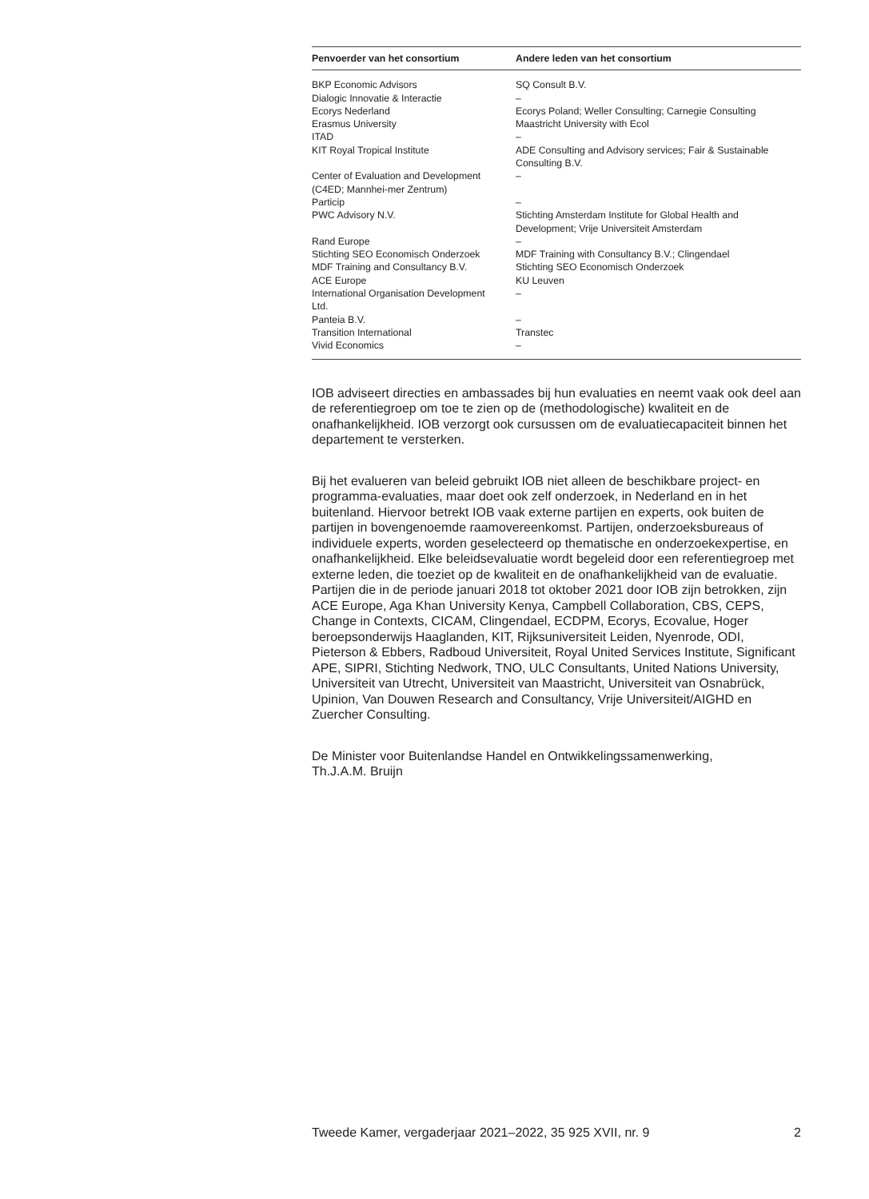| Penvoerder van het consortium | Andere leden van het consortium |
| --- | --- |
| BKP Economic Advisors | SQ Consult B.V. |
| Dialogic Innovatie & Interactie | – |
| Ecorys Nederland | Ecorys Poland; Weller Consulting; Carnegie Consulting |
| Erasmus University | Maastricht University with Ecol |
| ITAD | – |
| KIT Royal Tropical Institute | ADE Consulting and Advisory services; Fair & Sustainable Consulting B.V. |
| Center of Evaluation and Development (C4ED; Mannhei-mer Zentrum) | – |
| Particip | – |
| PWC Advisory N.V. | Stichting Amsterdam Institute for Global Health and Development; Vrije Universiteit Amsterdam |
| Rand Europe | – |
| Stichting SEO Economisch Onderzoek | MDF Training with Consultancy B.V.; Clingendael |
| MDF Training and Consultancy B.V. | Stichting SEO Economisch Onderzoek |
| ACE Europe | KU Leuven |
| International Organisation Development Ltd. | – |
| Panteia B.V. | – |
| Transition International | Transtec |
| Vivid Economics | – |
IOB adviseert directies en ambassades bij hun evaluaties en neemt vaak ook deel aan de referentiegroep om toe te zien op de (methodologische) kwaliteit en de onafhankelijkheid. IOB verzorgt ook cursussen om de evaluatiecapaciteit binnen het departement te versterken.
Bij het evalueren van beleid gebruikt IOB niet alleen de beschikbare project- en programma-evaluaties, maar doet ook zelf onderzoek, in Nederland en in het buitenland. Hiervoor betrekt IOB vaak externe partijen en experts, ook buiten de partijen in bovengenoemde raamovereenkomst. Partijen, onderzoeksbureaus of individuele experts, worden geselecteerd op thematische en onderzoekexpertise, en onafhankelijkheid. Elke beleidsevaluatie wordt begeleid door een referentiegroep met externe leden, die toeziet op de kwaliteit en de onafhankelijkheid van de evaluatie. Partijen die in de periode januari 2018 tot oktober 2021 door IOB zijn betrokken, zijn ACE Europe, Aga Khan University Kenya, Campbell Collaboration, CBS, CEPS, Change in Contexts, CICAM, Clingendael, ECDPM, Ecorys, Ecovalue, Hoger beroepsonderwijs Haaglanden, KIT, Rijksuniversiteit Leiden, Nyenrode, ODI, Pieterson & Ebbers, Radboud Universiteit, Royal United Services Institute, Significant APE, SIPRI, Stichting Nedwork, TNO, ULC Consultants, United Nations University, Universiteit van Utrecht, Universiteit van Maastricht, Universiteit van Osnabrück, Upinion, Van Douwen Research and Consultancy, Vrije Universiteit/AIGHD en Zuercher Consulting.
De Minister voor Buitenlandse Handel en Ontwikkelingssamenwerking,
Th.J.A.M. Bruijn
Tweede Kamer, vergaderjaar 2021–2022, 35 925 XVII, nr. 9 2